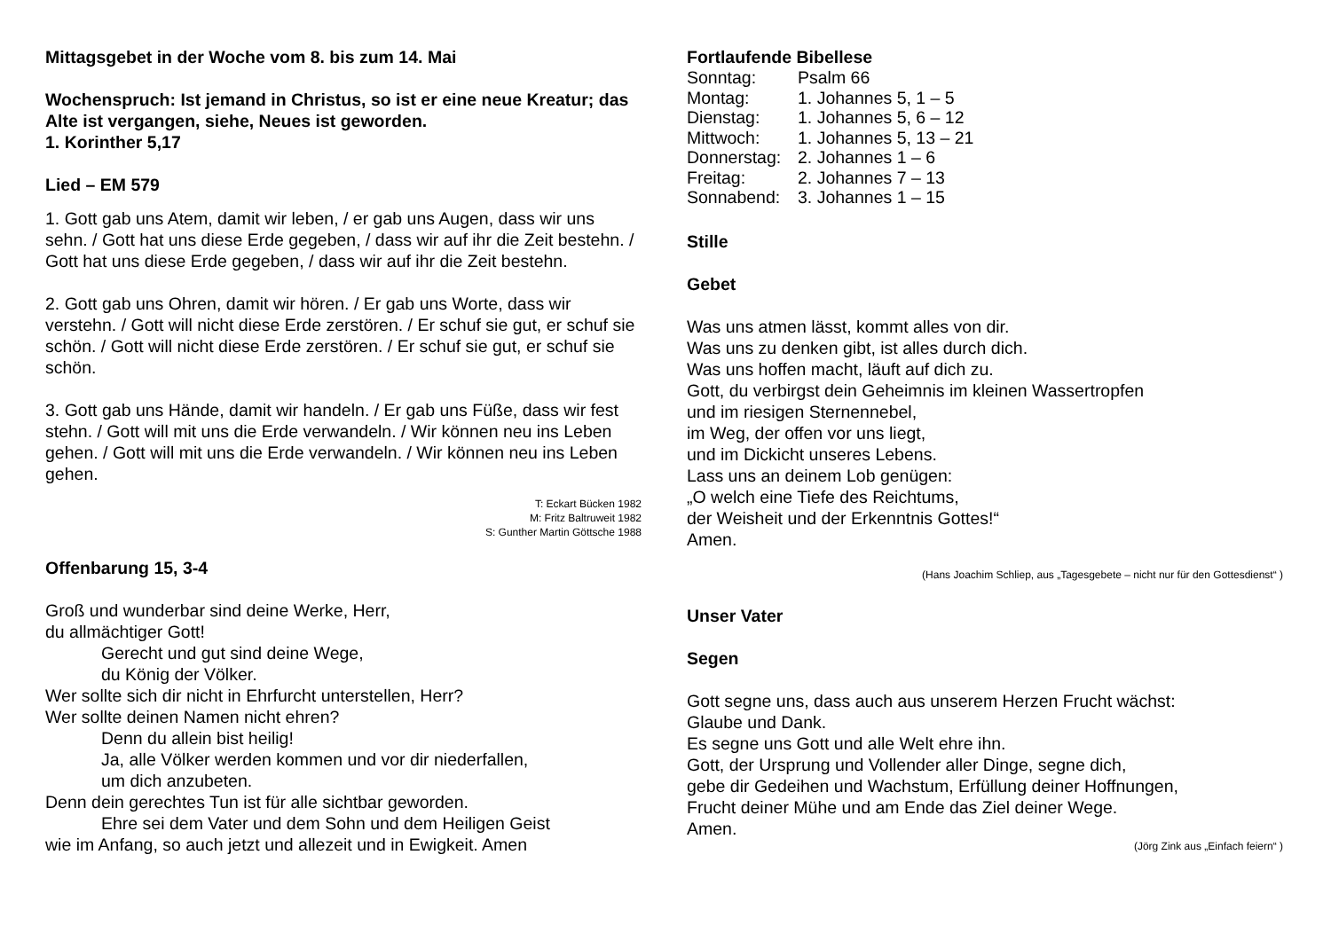Mittagsgebet in der Woche vom 8. bis zum 14. Mai
Wochenspruch: Ist jemand in Christus, so ist er eine neue Kreatur; das Alte ist vergangen, siehe, Neues ist geworden.
1. Korinther 5,17
Lied – EM 579
1. Gott gab uns Atem, damit wir leben, / er gab uns Augen, dass wir uns sehn. / Gott hat uns diese Erde gegeben, / dass wir auf ihr die Zeit bestehn. / Gott hat uns diese Erde gegeben, / dass wir auf ihr die Zeit bestehn.
2. Gott gab uns Ohren, damit wir hören. / Er gab uns Worte, dass wir verstehn. / Gott will nicht diese Erde zerstören. / Er schuf sie gut, er schuf sie schön. / Gott will nicht diese Erde zerstören. / Er schuf sie gut, er schuf sie schön.
3. Gott gab uns Hände, damit wir handeln. / Er gab uns Füße, dass wir fest stehn. / Gott will mit uns die Erde verwandeln. / Wir können neu ins Leben gehen. / Gott will mit uns die Erde verwandeln. / Wir können neu ins Leben gehen.
T: Eckart Bücken 1982
M: Fritz Baltruweit 1982
S: Gunther Martin Göttsche 1988
Offenbarung 15, 3-4
Groß und wunderbar sind deine Werke, Herr,
du allmächtiger Gott!
Gerecht und gut sind deine Wege,
du König der Völker.
Wer sollte sich dir nicht in Ehrfurcht unterstellen, Herr?
Wer sollte deinen Namen nicht ehren?
Denn du allein bist heilig!
Ja, alle Völker werden kommen und vor dir niederfallen,
um dich anzubeten.
Denn dein gerechtes Tun ist für alle sichtbar geworden.
Ehre sei dem Vater und dem Sohn und dem Heiligen Geist
wie im Anfang, so auch jetzt und allezeit und in Ewigkeit. Amen
Fortlaufende Bibellese
| Sonntag: | Psalm 66 |
| Montag: | 1. Johannes 5, 1 – 5 |
| Dienstag: | 1. Johannes 5, 6 – 12 |
| Mittwoch: | 1. Johannes 5, 13 – 21 |
| Donnerstag: | 2. Johannes 1 – 6 |
| Freitag: | 2. Johannes 7 – 13 |
| Sonnabend: | 3. Johannes 1 – 15 |
Stille
Gebet
Was uns atmen lässt, kommt alles von dir.
Was uns zu denken gibt, ist alles durch dich.
Was uns hoffen macht, läuft auf dich zu.
Gott, du verbirgst dein Geheimnis im kleinen Wassertropfen
und im riesigen Sternennebel,
im Weg, der offen vor uns liegt,
und im Dickicht unseres Lebens.
Lass uns an deinem Lob genügen:
„O welch eine Tiefe des Reichtums,
der Weisheit und der Erkenntnis Gottes!“
Amen.
(Hans Joachim Schliep, aus „Tagesgebete – nicht nur für den Gottesdienst“ )
Unser Vater
Segen
Gott segne uns, dass auch aus unserem Herzen Frucht wächst:
Glaube und Dank.
Es segne uns Gott und alle Welt ehre ihn.
Gott, der Ursprung und Vollender aller Dinge, segne dich,
gebe dir Gedeihen und Wachstum, Erfüllung deiner Hoffnungen,
Frucht deiner Mühe und am Ende das Ziel deiner Wege.
Amen.
(Jörg Zink aus „Einfach feiern“ )